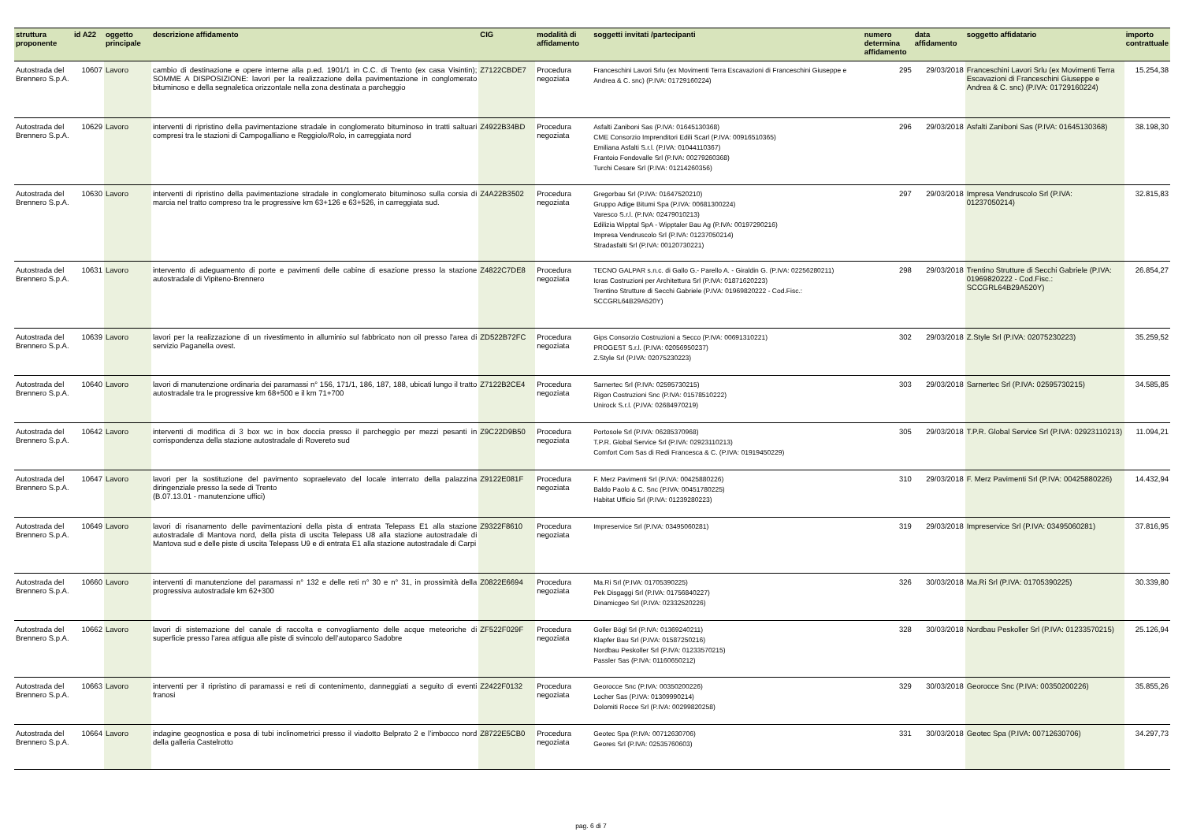| struttura proponente | id A22 | oggetto principale | descrizione affidamento | CIG | modalità di affidamento | soggetti invitati /partecipanti | numero determina affidamento | data affidamento | soggetto affidatario | importo contrattuale |
| --- | --- | --- | --- | --- | --- | --- | --- | --- | --- | --- |
| Autostrada del Brennero S.p.A. | 10607 | Lavoro | cambio di destinazione e opere interne alla p.ed. 1901/1 in C.C. di Trento (ex casa Visintin); SOMME A DISPOSIZIONE: lavori per la realizzazione della pavimentazione in conglomerato bituminoso e della segnaletica orizzontale nella zona destinata a parcheggio | Z7122CBDE7 | Procedura negoziata | Franceschini Lavori Srlu (ex Movimenti Terra Escavazioni di Franceschini Giuseppe e Andrea & C. snc) (P.IVA: 01729160224) | 295 | 29/03/2018 | Franceschini Lavori Srlu (ex Movimenti Terra Escavazioni di Franceschini Giuseppe e Andrea & C. snc) (P.IVA: 01729160224) | 15.254,38 |
| Autostrada del Brennero S.p.A. | 10629 | Lavoro | interventi di ripristino della pavimentazione stradale in conglomerato bituminoso in tratti saltuari compresi tra le stazioni di Campogalliano e Reggiolo/Rolo, in carreggiata nord | Z4922B34BD | Procedura negoziata | Asfalti Zaniboni Sas (P.IVA: 01645130368) CME Consorzio Imprenditori Edili Scarl (P.IVA: 00916510365) Emiliana Asfalti S.r.l. (P.IVA: 01044110367) Frantoio Fondovalle Srl (P.IVA: 00279260368) Turchi Cesare Srl (P.IVA: 01214260356) | 296 | 29/03/2018 | Asfalti Zaniboni Sas (P.IVA: 01645130368) | 38.198,30 |
| Autostrada del Brennero S.p.A. | 10630 | Lavoro | interventi di ripristino della pavimentazione stradale in conglomerato bituminoso sulla corsia di marcia nel tratto compreso tra le progressive km 63+126 e 63+526, in carreggiata sud. | Z4A22B3502 | Procedura negoziata | Gregorbau Srl (P.IVA: 01647520210) Gruppo Adige Bitumi Spa (P.IVA: 00681300224) Varesco S.r.l. (P.IVA: 02479010213) Edilizia Wipptal SpA - Wipptaler Bau Ag (P.IVA: 00197290216) Impresa Vendruscolo Srl (P.IVA: 01237050214) Stradasfalti Srl (P.IVA: 00120730221) | 297 | 29/03/2018 | Impresa Vendruscolo Srl (P.IVA: 01237050214) | 32.815,83 |
| Autostrada del Brennero S.p.A. | 10631 | Lavoro | intervento di adeguamento di porte e pavimenti delle cabine di esazione presso la stazione autostradale di Vipiteno-Brennero | Z4822C7DE8 | Procedura negoziata | TECNO GALPAR s.n.c. di Gallo G.- Parello A. - Giraldin G. (P.IVA: 02256280211) Icras Costruzioni per Architettura Srl (P.IVA: 01871620223) Trentino Strutture di Secchi Gabriele (P.IVA: 01969820222 - Cod.Fisc.: SCCGRL64B29A520Y) | 298 | 29/03/2018 | Trentino Strutture di Secchi Gabriele (P.IVA: 01969820222 - Cod.Fisc.: SCCGRL64B29A520Y) | 26.854,27 |
| Autostrada del Brennero S.p.A. | 10639 | Lavoro | lavori per la realizzazione di un rivestimento in alluminio sul fabbricato non oil presso l'area di servizio Paganella ovest. | ZD522B72FC | Procedura negoziata | Gips Consorzio Costruzioni a Secco (P.IVA: 00691310221) PROGEST S.r.l. (P.IVA: 02056950237) Z.Style Srl (P.IVA: 02075230223) | 302 | 29/03/2018 | Z.Style Srl (P.IVA: 02075230223) | 35.259,52 |
| Autostrada del Brennero S.p.A. | 10640 | Lavoro | lavori di manutenzione ordinaria dei paramassi n° 156, 171/1, 186, 187, 188, ubicati lungo il tratto autostradale tra le progressive km 68+500 e il km 71+700 | Z7122B2CE4 | Procedura negoziata | Sarnertec Srl (P.IVA: 02595730215) Rigon Costruzioni Snc (P.IVA: 01578510222) Unirock S.r.l. (P.IVA: 02684970219) | 303 | 29/03/2018 | Sarnertec Srl (P.IVA: 02595730215) | 34.585,85 |
| Autostrada del Brennero S.p.A. | 10642 | Lavoro | interventi di modifica di 3 box wc in box doccia presso il parcheggio per mezzi pesanti in corrispondenza della stazione autostradale di Rovereto sud | Z9C22D9B50 | Procedura negoziata | Portosole Srl (P.IVA: 06285370968) T.P.R. Global Service Srl (P.IVA: 02923110213) Comfort Com Sas di Redi Francesca & C. (P.IVA: 01919450229) | 305 | 29/03/2018 | T.P.R. Global Service Srl (P.IVA: 02923110213) | 11.094,21 |
| Autostrada del Brennero S.p.A. | 10647 | Lavoro | lavori per la sostituzione del pavimento sopraelevato del locale interrato della palazzina diringenziale presso la sede di Trento (B.07.13.01 - manutenzione uffici) | Z9122E081F | Procedura negoziata | F. Merz Pavimenti Srl (P.IVA: 00425880226) Baldo Paolo & C. Snc (P.IVA: 00451780225) Habitat Ufficio Srl (P.IVA: 01239280223) | 310 | 29/03/2018 | F. Merz Pavimenti Srl (P.IVA: 00425880226) | 14.432,94 |
| Autostrada del Brennero S.p.A. | 10649 | Lavoro | lavori di risanamento delle pavimentazioni della pista di entrata Telepass E1 alla stazione autostradale di Mantova nord, della pista di uscita Telepass U8 alla stazione autostradale di Mantova sud e delle piste di uscita Telepass U9 e di entrata E1 alla stazione autostradale di Carpi | Z9322F8610 | Procedura negoziata | Impreservice Srl (P.IVA: 03495060281) | 319 | 29/03/2018 | Impreservice Srl (P.IVA: 03495060281) | 37.816,95 |
| Autostrada del Brennero S.p.A. | 10660 | Lavoro | interventi di manutenzione del paramassi n° 132 e delle reti n° 30 e n° 31, in prossimità della progressiva autostradale km 62+300 | Z0822E6694 | Procedura negoziata | Ma.Ri Srl (P.IVA: 01705390225) Pek Disgaggi Srl (P.IVA: 01756840227) Dinamicgeo Srl (P.IVA: 02332520226) | 326 | 30/03/2018 | Ma.Ri Srl (P.IVA: 01705390225) | 30.339,80 |
| Autostrada del Brennero S.p.A. | 10662 | Lavoro | lavori di sistemazione del canale di raccolta e convogliamento delle acque meteoriche di superficie presso l’area attigua alle piste di svincolo dell’autoparco Sadobre | ZF522F029F | Procedura negoziata | Goller Bögl Srl (P.IVA: 01369240211) Klapfer Bau Srl (P.IVA: 01587250216) Nordbau Peskoller Srl (P.IVA: 01233570215) Passler Sas (P.IVA: 01160650212) | 328 | 30/03/2018 | Nordbau Peskoller Srl (P.IVA: 01233570215) | 25.126,94 |
| Autostrada del Brennero S.p.A. | 10663 | Lavoro | interventi per il ripristino di paramassi e reti di contenimento, danneggiati a seguito di eventi franosi | Z2422F0132 | Procedura negoziata | Georocce Snc (P.IVA: 00350200226) Locher Sas (P.IVA: 01309990214) Dolomiti Rocce Srl (P.IVA: 00299820258) | 329 | 30/03/2018 | Georocce Snc (P.IVA: 00350200226) | 35.855,26 |
| Autostrada del Brennero S.p.A. | 10664 | Lavoro | indagine geognostica e posa di tubi inclinometrici presso il viadotto Belprato 2 e l’imbocco nord della galleria Castelrotto | Z8722E5CB0 | Procedura negoziata | Geotec Spa (P.IVA: 00712630706) Geores Srl (P.IVA: 02535760603) | 331 | 30/03/2018 | Geotec Spa (P.IVA: 00712630706) | 34.297,73 |
pag. 6 di 7